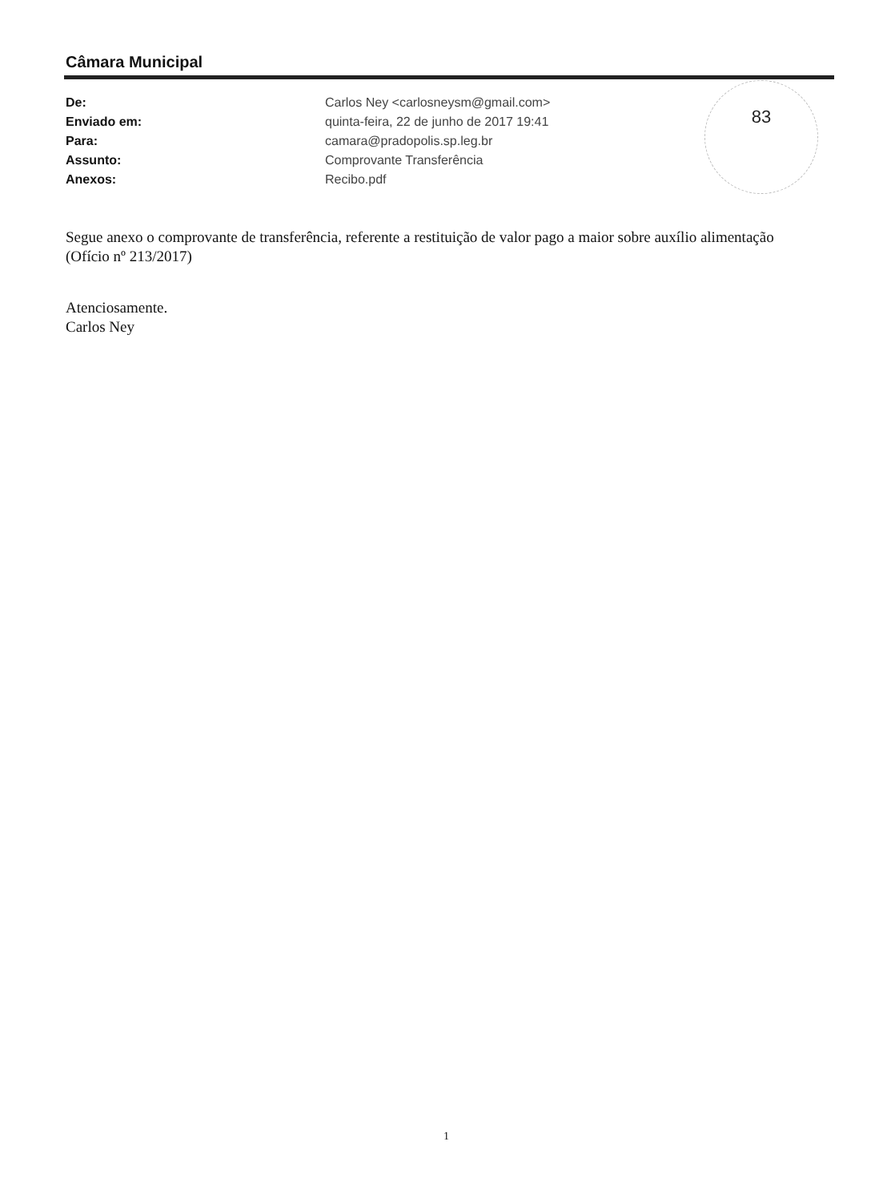Câmara Municipal
| De: | Carlos Ney <carlosneysm@gmail.com> |
| Enviado em: | quinta-feira, 22 de junho de 2017 19:41 |
| Para: | camara@pradopolis.sp.leg.br |
| Assunto: | Comprovante Transferência |
| Anexos: | Recibo.pdf |
83
Segue anexo o comprovante de transferência, referente a restituição de valor pago a maior sobre auxílio alimentação (Ofício nº 213/2017)
Atenciosamente.
Carlos Ney
1